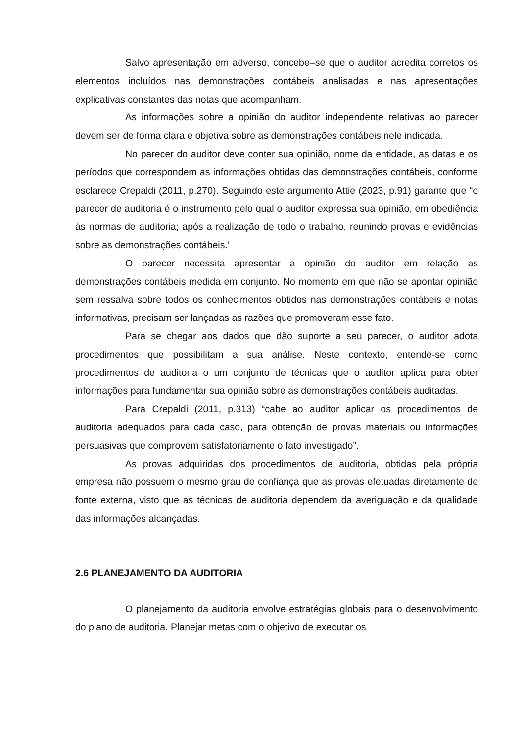Salvo apresentação em adverso, concebe–se que o auditor acredita corretos os elementos incluídos nas demonstrações contábeis analisadas e nas apresentações explicativas constantes das notas que acompanham.
As informações sobre a opinião do auditor independente relativas ao parecer devem ser de forma clara e objetiva sobre as demonstrações contábeis nele indicada.
No parecer do auditor deve conter sua opinião, nome da entidade, as datas e os períodos que correspondem as informações obtidas das demonstrações contábeis, conforme esclarece Crepaldi (2011, p.270). Seguindo este argumento Attie (2023, p.91) garante que “o parecer de auditoria é o instrumento pelo qual o auditor expressa sua opinião, em obediência às normas de auditoria; após a realização de todo o trabalho, reunindo provas e evidências sobre as demonstrações contábeis.’
O parecer necessita apresentar a opinião do auditor em relação as demonstrações contábeis medida em conjunto. No momento em que não se apontar opinião sem ressalva sobre todos os conhecimentos obtidos nas demonstrações contábeis e notas informativas, precisam ser lançadas as razões que promoveram esse fato.
Para se chegar aos dados que dão suporte a seu parecer, o auditor adota procedimentos que possibilitam a sua análise. Neste contexto, entende-se como procedimentos de auditoria o um conjunto de técnicas que o auditor aplica para obter informações para fundamentar sua opinião sobre as demonstrações contábeis auditadas.
Para Crepaldi (2011, p.313) “cabe ao auditor aplicar os procedimentos de auditoria adequados para cada caso, para obtenção de provas materiais ou informações persuasivas que comprovem satisfatoriamente o fato investigado”.
As provas adquiridas dos procedimentos de auditoria, obtidas pela própria empresa não possuem o mesmo grau de confiança que as provas efetuadas diretamente de fonte externa, visto que as técnicas de auditoria dependem da averiguação e da qualidade das informações alcançadas.
2.6 PLANEJAMENTO DA AUDITORIA
O planejamento da auditoria envolve estratégias globais para o desenvolvimento do plano de auditoria. Planejar metas com o objetivo de executar os